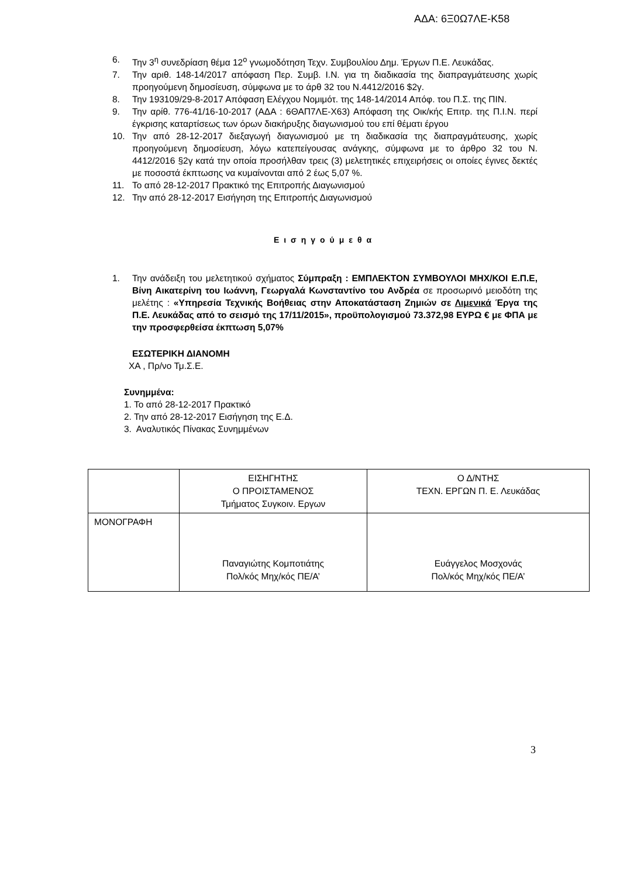ΑΔΑ: 6Ξ0Ω7ΛΕ-Κ58
6. Την 3<sup>η</sup> συνεδρίαση θέμα 12<sup>ο</sup> γνωμοδότηση Τεχν. Συμβουλίου Δημ. Έργων Π.Ε. Λευκάδας.
7. Την αριθ. 148-14/2017 απόφαση Περ. Συμβ. Ι.Ν. για τη διαδικασία της διαπραγμάτευσης χωρίς προηγούμενη δημοσίευση, σύμφωνα με το άρθ 32 του Ν.4412/2016 $2γ.
8. Την 193109/29-8-2017 Απόφαση Ελέγχου Νομιμότ. της 148-14/2014 Απόφ. του Π.Σ. της ΠΙΝ.
9. Την αρίθ. 776-41/16-10-2017 (ΑΔΑ : 6ΘΑΠ7ΛΕ-Χ63) Απόφαση της Οικ/κής Επιτρ. της Π.Ι.Ν. περί έγκρισης καταρτίσεως των όρων διακήρυξης διαγωνισμού του επί θέματι έργου
10. Την από 28-12-2017 διεξαγωγή διαγωνισμού με τη διαδικασία της διαπραγμάτευσης, χωρίς προηγούμενη δημοσίευση, λόγω κατεπείγουσας ανάγκης, σύμφωνα με το άρθρο 32 του Ν. 4412/2016 §2γ κατά την οποία προσήλθαν τρεις (3) μελετητικές επιχειρήσεις οι οποίες έγινες δεκτές με ποσοστά έκπτωσης να κυμαίνονται από 2 έως 5,07 %.
11. Το από 28-12-2017 Πρακτικό της Επιτροπής Διαγωνισμού
12. Την από 28-12-2017 Εισήγηση της Επιτροπής Διαγωνισμού
Εισηγούμεθα
1. Την ανάδειξη του μελετητικού σχήματος Σύμπραξη : ΕΜΠΛΕΚΤΟΝ ΣΥΜΒΟΥΛΟΙ ΜΗΧ/ΚΟΙ Ε.Π.Ε, Βίνη Αικατερίνη του Ιωάννη, Γεωργαλά Κωνσταντίνο του Ανδρέα σε προσωρινό μειοδότη της μελέτης : «Υπηρεσία Τεχνικής Βοήθειας στην Αποκατάσταση Ζημιών σε Λιμενικά Έργα της Π.Ε. Λευκάδας από το σεισμό της 17/11/2015», προϋπολογισμού 73.372,98 ΕΥΡΩ € με ΦΠΑ με την προσφερθείσα έκπτωση 5,07%
ΕΣΩΤΕΡΙΚΗ ΔΙΑΝΟΜΗ
ΧΑ , Πρ/νο Τμ.Σ.Ε.
Συνημμένα:
1. Το από 28-12-2017 Πρακτικό
2. Την από 28-12-2017 Εισήγηση της Ε.Δ.
3. Αναλυτικός Πίνακας Συνημμένων
| | ΕΙΣΗΓΗΤΗΣ Ο ΠΡΟΙΣΤΑΜΕΝΟΣ Τμήματος Συγκοιν. Εργων | Ο Δ/ΝΤΗΣ ΤΕΧΝ. ΕΡΓΩΝ Π. Ε. Λευκάδας |
| ΜΟΝΟΓΡΑΦΗ | Παναγιώτης Κομποτιάτης Πολ/κός Μηχ/κός ΠΕ/Α’ | Ευάγγελος Μοσχονάς Πολ/κός Μηχ/κός ΠΕ/Α’ |
3